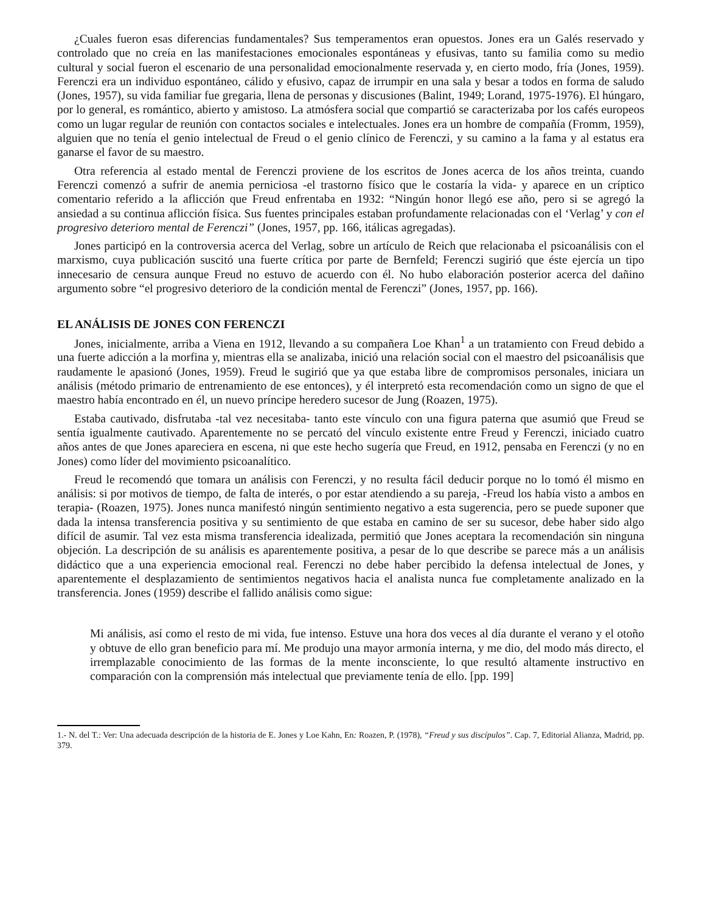¿Cuales fueron esas diferencias fundamentales? Sus temperamentos eran opuestos. Jones era un Galés reservado y controlado que no creía en las manifestaciones emocionales espontáneas y efusivas, tanto su familia como su medio cultural y social fueron el escenario de una personalidad emocionalmente reservada y, en cierto modo, fría (Jones, 1959). Ferenczi era un individuo espontáneo, cálido y efusivo, capaz de irrumpir en una sala y besar a todos en forma de saludo (Jones, 1957), su vida familiar fue gregaria, llena de personas y discusiones (Balint, 1949; Lorand, 1975-1976). El húngaro, por lo general, es romántico, abierto y amistoso. La atmósfera social que compartió se caracterizaba por los cafés europeos como un lugar regular de reunión con contactos sociales e intelectuales. Jones era un hombre de compañía (Fromm, 1959), alguien que no tenía el genio intelectual de Freud o el genio clínico de Ferenczi, y su camino a la fama y al estatus era ganarse el favor de su maestro.
Otra referencia al estado mental de Ferenczi proviene de los escritos de Jones acerca de los años treinta, cuando Ferenczi comenzó a sufrir de anemia perniciosa -el trastorno físico que le costaría la vida- y aparece en un críptico comentario referido a la aflicción que Freud enfrentaba en 1932: “Ningún honor llegó ese año, pero si se agregó la ansiedad a su continua aflicción física. Sus fuentes principales estaban profundamente relacionadas con el ‘Verlag’ y con el progresivo deterioro mental de Ferenczi” (Jones, 1957, pp. 166, itálicas agregadas).
Jones participó en la controversia acerca del Verlag, sobre un artículo de Reich que relacionaba el psicoanálisis con el marxismo, cuya publicación suscitó una fuerte crítica por parte de Bernfeld; Ferenczi sugirió que éste ejercía un tipo innecesario de censura aunque Freud no estuvo de acuerdo con él. No hubo elaboración posterior acerca del dañino argumento sobre “el progresivo deterioro de la condición mental de Ferenczi” (Jones, 1957, pp. 166).
EL ANÁLISIS DE JONES CON FERENCZI
Jones, inicialmente, arriba a Viena en 1912, llevando a su compañera Loe Khan<sup>1</sup> a un tratamiento con Freud debido a una fuerte adicción a la morfina y, mientras ella se analizaba, inició una relación social con el maestro del psicoanálisis que raudamente le apasionó (Jones, 1959). Freud le sugirió que ya que estaba libre de compromisos personales, iniciara un análisis (método primario de entrenamiento de ese entonces), y él interpretó esta recomendación como un signo de que el maestro había encontrado en él, un nuevo príncipe heredero sucesor de Jung (Roazen, 1975).
Estaba cautivado, disfrutaba -tal vez necesitaba- tanto este vínculo con una figura paterna que asumió que Freud se sentía igualmente cautivado. Aparentemente no se percató del vínculo existente entre Freud y Ferenczi, iniciado cuatro años antes de que Jones apareciera en escena, ni que este hecho sugería que Freud, en 1912, pensaba en Ferenczi (y no en Jones) como líder del movimiento psicoanalítico.
Freud le recomendó que tomara un análisis con Ferenczi, y no resulta fácil deducir porque no lo tomó él mismo en análisis: si por motivos de tiempo, de falta de interés, o por estar atendiendo a su pareja, -Freud los había visto a ambos en terapia- (Roazen, 1975). Jones nunca manifestó ningún sentimiento negativo a esta sugerencia, pero se puede suponer que dada la intensa transferencia positiva y su sentimiento de que estaba en camino de ser su sucesor, debe haber sido algo difícil de asumir. Tal vez esta misma transferencia idealizada, permitió que Jones aceptara la recomendación sin ninguna objeción. La descripción de su análisis es aparentemente positiva, a pesar de lo que describe se parece más a un análisis didáctico que a una experiencia emocional real. Ferenczi no debe haber percibido la defensa intelectual de Jones, y aparentemente el desplazamiento de sentimientos negativos hacia el analista nunca fue completamente analizado en la transferencia. Jones (1959) describe el fallido análisis como sigue:
Mi análisis, así como el resto de mi vida, fue intenso. Estuve una hora dos veces al día durante el verano y el otoño y obtuve de ello gran beneficio para mí. Me produjo una mayor armonía interna, y me dio, del modo más directo, el irremplazable conocimiento de las formas de la mente inconsciente, lo que resultó altamente instructivo en comparación con la comprensión más intelectual que previamente tenía de ello. [pp. 199]
1.- N. del T.: Ver: Una adecuada descripción de la historia de E. Jones y Loe Kahn, En: Roazen, P. (1978), “Freud y sus discípulos”. Cap. 7, Editorial Alianza, Madrid, pp. 379.